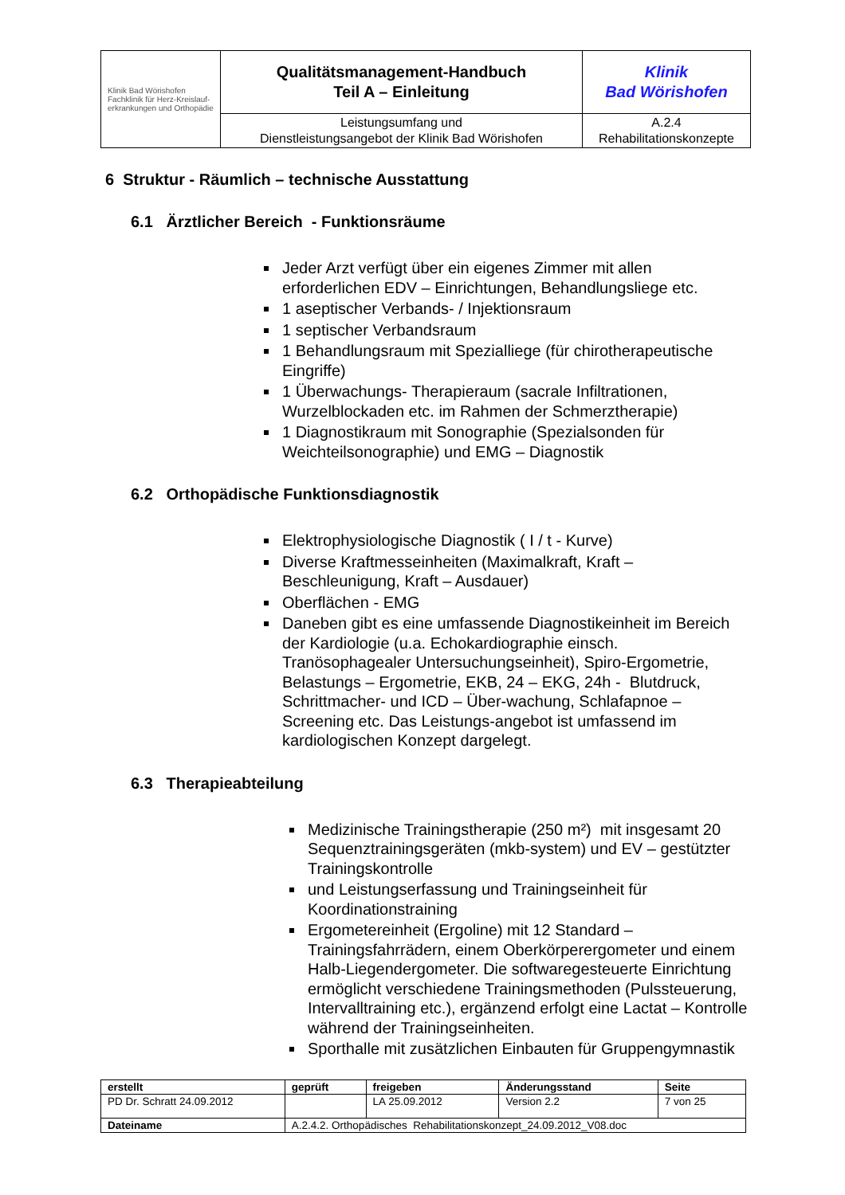| Klinik Bad Wörishofen Fachklinik für Herz-Kreislauf- erkrankungen und Orthopädie | Qualitätsmanagement-Handbuch Teil A – Einleitung | Klinik Bad Wörishofen |
| | Leistungsumfang und Dienstleistungsangebot der Klinik Bad Wörishofen | A.2.4 Rehabilitationskonzepte |
6 Struktur - Räumlich – technische Ausstattung
6.1 Ärztlicher Bereich - Funktionsräume
Jeder Arzt verfügt über ein eigenes Zimmer mit allen erforderlichen EDV – Einrichtungen, Behandlungsliege etc.
1 aseptischer Verbands- / Injektionsraum
1 septischer Verbandsraum
1 Behandlungsraum mit Spezialliege (für chirotherapeutische Eingriffe)
1 Überwachungs- Therapieraum (sacrale Infiltrationen, Wurzelblockaden etc. im Rahmen der Schmerztherapie)
1 Diagnostikraum mit Sonographie (Spezialsonden für Weichteilsonographie) und EMG – Diagnostik
6.2 Orthopädische Funktionsdiagnostik
Elektrophysiologische Diagnostik ( I / t - Kurve)
Diverse Kraftmesseinheiten (Maximalkraft, Kraft – Beschleunigung, Kraft – Ausdauer)
Oberflächen - EMG
Daneben gibt es eine umfassende Diagnostikeinheit im Bereich der Kardiologie (u.a. Echokardiographie einsch. Tranösophagealer Untersuchungseinheit), Spiro-Ergometrie, Belastungs – Ergometrie, EKB, 24 – EKG, 24h - Blutdruck, Schrittmacher- und ICD – Über-wachung, Schlafapnoe – Screening etc. Das Leistungs-angebot ist umfassend im kardiologischen Konzept dargelegt.
6.3 Therapieabteilung
Medizinische Trainingstherapie (250 m²) mit insgesamt 20 Sequenztrainingsgeräten (mkb-system) und EV – gestützter Trainingskontrolle
und Leistungserfassung und Trainingseinheit für Koordinationstraining
Ergometereinheit (Ergoline) mit 12 Standard – Trainingsfahrrädern, einem Oberkörperergometer und einem Halb-Liegendergometer. Die softwaregesteuerte Einrichtung ermöglicht verschiedene Trainingsmethoden (Pulssteuerung, Intervalltraining etc.), ergänzend erfolgt eine Lactat – Kontrolle während der Trainingseinheiten.
Sporthalle mit zusätzlichen Einbauten für Gruppengymnastik
| erstellt | geprüft | freigeben | Änderungsstand | Seite |
| PD Dr. Schratt 24.09.2012 | | LA 25.09.2012 | Version 2.2 | 7 von 25 |
| Dateiname | A.2.4.2. Orthopädisches Rehabilitationskonzept_24.09.2012_V08.doc | | | |